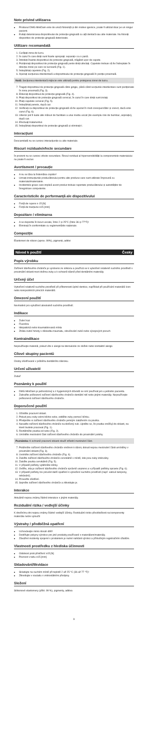Note privind utilizarea
Produsul DMG MiniDam este de unică folosință și din motive igienice, poate fi utilizat doar pe un singur pacient.
Evitați deteriorarea dispozitivului de protecție gingivală cu ață dentară sau alte materiale. Nu folosiți dispozitive de protecție gingivală deteriorate.
Utilizare recomandată
1. Curățați zona de lucru.
2. În cazul în care dinții sunt foarte apropiați: separați-i cu o pană.
3. Întindeți înainte dispozitivul de protecție gingivală, trăgând ușor de capete.
4. Poziționați dispozitivul de protecție gingivală peste dinții afectați. Capetele trebuie să fie îndreptate în direcția zonei pe care se lucrează (Fig. 1).
5. Îndepărtați capetele (Fig. 2).
6. Așezați secțiunea interdentară a dispozitivului de protecție gingivală în poziție proximală.
Notă: Secțiunea interdentară mijlocie este utilizată pentru protejarea zonei de lucru.
7. Trageți dispozitivul de protecție gingivală către gingie, până când secțiunile interdentare sunt poziționate în zona proximală (Fig. 3).
8. Eliberați dispozitivul de protecție gingivală (Fig. 4).
9. Pliați dispozitivul de protecție gingivală cervical, în cazul în care dinții sunt izolați.
10. Pliați capetele cervical (Fig. 5).
11. Îndepărtați penele, după caz.
12. Verificați ca dispozitivul de protecție gingivală să fie așezat în mod corespunzător și corect, dacă este cazul (Fig. 6).
13. Ulterior pot fi luate alte măsuri de facilitare a unui mediu uscat (de exemplu role de bumbac, aspirație), după caz.
14. Efectuați tratamentul.
15. Îndepărtați dispozitivul de protecție gingivală și eliminați-l.
Interacțiuni
Deocamdată nu se cunosc interacțiunile cu alte materiale.
Riscuri reziduale/efecte secundare
În prezent nu se cunosc efecte secundare. Riscul rezidual al hipersensibilității la componentele materialului nu poate fi exclus
Avertisment / precauție
A nu se lăsa la îndemâna copiilor!
Urmați instrucțiunile producătorului pentru alte produse care sunt utilizate împreună cu materialul/materialele.
Incidentele grave care implică acest produs trebuie raportate producătorului și autorităților de înregistrare competente.
Caracteristicile de performanță ale dispozitivului
Forță de rupere ≥ 15 [N]
Forță de tracțiune ≥15 [mm]
Depozitare / eliminarea
A se depozita în locuri uscate, între 2 și 25°C (între 36 și 77°F)!
Eliminați în conformitate cu reglementările naționale.
Compoziție
Elastomeri de silicon (aprox. 99%), pigmenți, aditivi
Návod k použití Česky
Popis výrobku
Zařízení dásňového chrániče je vyrobeno ze silikonu a používá se k vytvoření relativně suchého prostředí v proximální oblasti mezi dvěma zuby a k ochraně dásně před dentálními materiály.
Určený účel
Vytvoření relativně suchého prostředí při přítomnosti úplné dentice, například při používání materiálů Icon nebo kompozitních plnicích materiálů.
Omezení použití
Nevhodné pro vytváření absolutně suchého prostředí.
Indikace
Zubní kaz
Fluoróza
Idiopatická nebo traumatizovaná místa
Ztráta zubní hmoty v důsledku traumatu, obrušování zubů nebo vývojových poruch
Kontraindikace
Nepoužívejte materiál, pokud víte o alergii na kteroukoliv ze složek nebo kontaktní alergii.
Cílové skupiny pacientů
Osoby ošetřované v průběhu dentálního zákroku.
Určení uživatelé
Zubař
Poznámky k použití
DMG MiniDam je jednorázový a z hygienických důvodů se smí používat jen u jednoho pacienta.
Zabraňte poškození zařízení dásňového chrániče dentální nití nebo jinými materiály. Nepoužívejte poškozená zařízení dásňového chrániče.
Doporučené použití
1. Očistěte pracovní oblast.
2. Pokud jsou zuby velmi blízko sebe, oddělte zuby pomocí klínku.
3. Předpněte si zařízení dásňového chrániče jemným zatažením za poutka.
4. Nasaďte zařízení dásňového chrániče na dotčený zub. Ujistěte se, že poutka směřují do oblasti, na které budete pracovat (Fig. 1).
5. Roztáhněte poutka od sebe (Fig. 2).
6. Umístěte mezizubní část zařízení dásňového chrániče do proximální polohy.
Poznámka: K ochraně pracovní oblasti slouží střední mezizubní část.
7. Potáhněte zařízení dásňového chrániče směrem k dásni, dokud nejsou mezizubní části umístěny v proximální oblasti (Fig. 3).
8. Uvolněte zařízení dásňového chrániče (Fig. 4).
9. Založte zařízení dásňového chrániče cervikálně v místě, kde jsou zuby izolovány.
10. Založte poutka cervikálně (Fig. 5).
11. V případě potřeby vytáhněte klínky.
12. Ověřte, zda je zařízení dásňového chrániče správně usazeno a v případě potřeby opravte (Fig. 6).
13. V případě potřeby lze provést další opatření k vytvoření suchého prostředí (např. vatové tampony, odsávání).
14. Proveďte ošetření.
15. Sejměte zařízení dásňového chrániče a zlikvidujte je.
Interakce
Aktuálně nejsou známy žádné interakce s jinými materiály.
Reziduální rizika / vedlejší účinky
K dnešnímu dni nejsou známy žádné vedlejší účinky. Reziduální riziko přecitlivělosti na komponenty materiálu nelze vyloučit
Výstrahy / předběžná opatření
Uchovávejte mimo dosah dětí!
Dodržujte pokyny výrobce pro jiné produkty používané s materiálem/materiály.
Závažné incidenty spojené s produktem je nutné nahlásit výrobci a příslušným registračním úřadům.
Vlastnosti prostředku z hlediska účinnosti
Odolnost proti přetržení ≥15 [N]
Pevnost v tahu ≥15 [mm]
Skladování/likvidace
Skladujte na suchém místě při teplotě 2 až 25 °C (36 až 77 °F)!
Zlikvidujte v souladu s vnitrostátními předpisy.
Složení
Silikonové elastomery (přibl. 99 %), pigmenty, aditiva
9